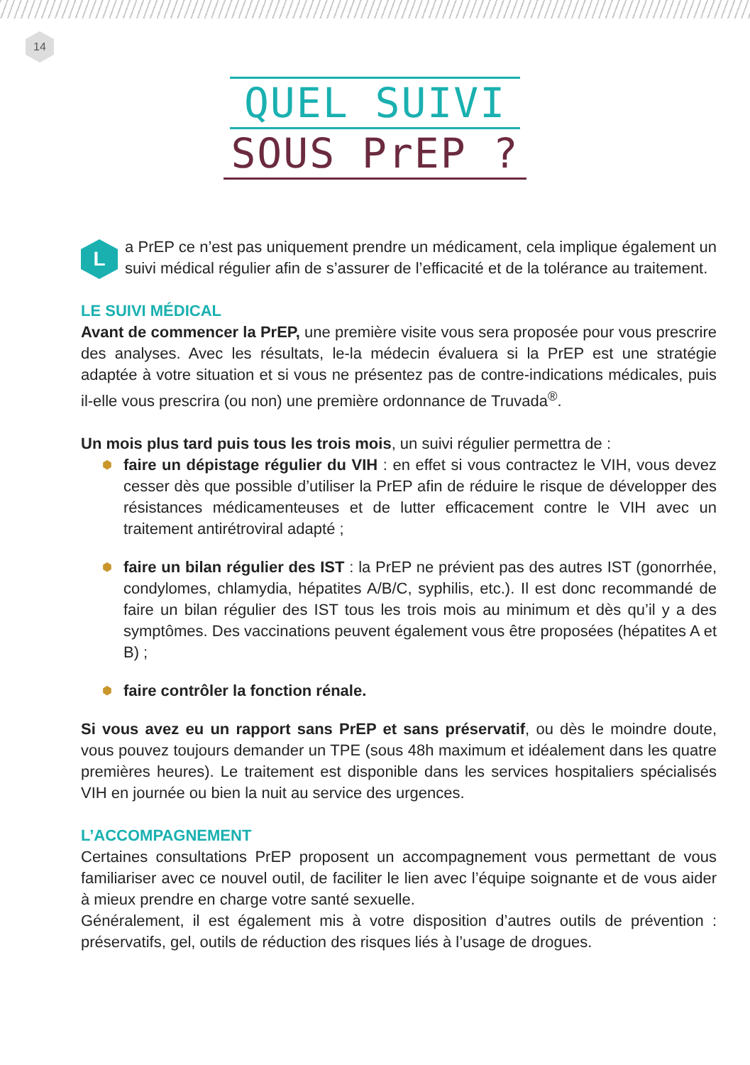14
QUEL SUIVI
SOUS PrEP ?
La PrEP ce n’est pas uniquement prendre un médicament, cela implique également un suivi médical régulier afin de s’assurer de l’efficacité et de la tolérance au traitement.
LE SUIVI MÉDICAL
Avant de commencer la PrEP, une première visite vous sera proposée pour vous prescrire des analyses. Avec les résultats, le-la médecin évaluera si la PrEP est une stratégie adaptée à votre situation et si vous ne présentez pas de contre-indications médicales, puis il-elle vous prescrira (ou non) une première ordonnance de Truvada<sup>®</sup>.
Un mois plus tard puis tous les trois mois, un suivi régulier permettra de :
⬢ faire un dépistage régulier du VIH : en effet si vous contractez le VIH, vous devez cesser dès que possible d’utiliser la PrEP afin de réduire le risque de développer des résistances médicamenteuses et de lutter efficacement contre le VIH avec un traitement antirétroviral adapté ;
⬢ faire un bilan régulier des IST : la PrEP ne prévient pas des autres IST (gonorrhée, condylomes, chlamydia, hépatites A/B/C, syphilis, etc.). Il est donc recommandé de faire un bilan régulier des IST tous les trois mois au minimum et dès qu’il y a des symptômes. Des vaccinations peuvent également vous être proposées (hépatites A et B) ;
⬢ faire contrôler la fonction rénale.
Si vous avez eu un rapport sans PrEP et sans préservatif, ou dès le moindre doute, vous pouvez toujours demander un TPE (sous 48h maximum et idéalement dans les quatre premières heures). Le traitement est disponible dans les services hospitaliers spécialisés VIH en journée ou bien la nuit au service des urgences.
L’ACCOMPAGNEMENT
Certaines consultations PrEP proposent un accompagnement vous permettant de vous familiariser avec ce nouvel outil, de faciliter le lien avec l’équipe soignante et de vous aider à mieux prendre en charge votre santé sexuelle.
Généralement, il est également mis à votre disposition d’autres outils de prévention : préservatifs, gel, outils de réduction des risques liés à l’usage de drogues.